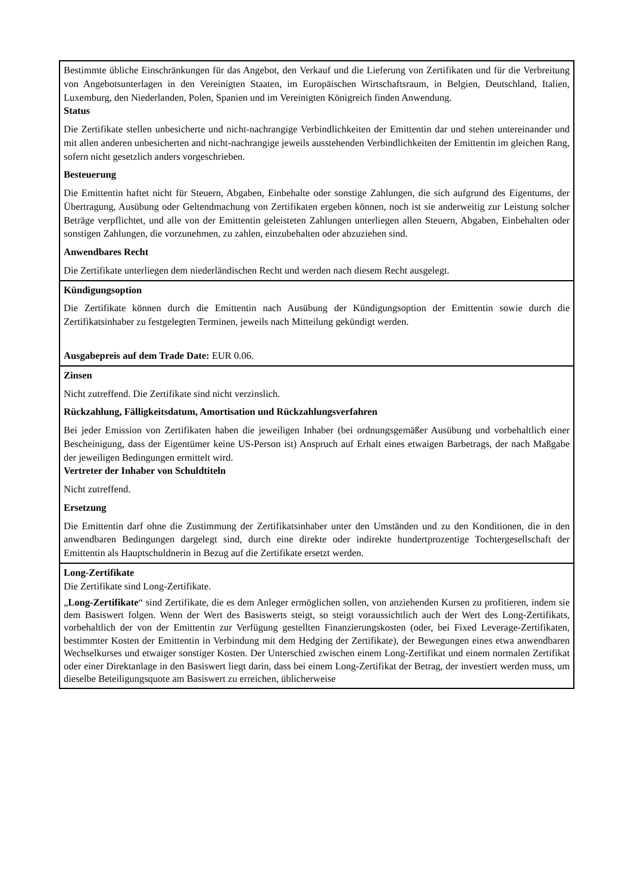| Bestimmte übliche Einschränkungen für das Angebot, den Verkauf und die Lieferung von Zertifikaten und für die Verbreitung von Angebotsunterlagen in den Vereinigten Staaten, im Europäischen Wirtschaftsraum, in Belgien, Deutschland, Italien, Luxemburg, den Niederlanden, Polen, Spanien und im Vereinigten Königreich finden Anwendung. Status Die Zertifikate stellen unbesicherte und nicht-nachrangige Verbindlichkeiten der Emittentin dar und stehen untereinander und mit allen anderen unbesicherten and nicht-nachrangige jeweils ausstehenden Verbindlichkeiten der Emittentin im gleichen Rang, sofern nicht gesetzlich anders vorgeschrieben. Besteuerung Die Emittentin haftet nicht für Steuern, Abgaben, Einbehalte oder sonstige Zahlungen, die sich aufgrund des Eigentums, der Übertragung, Ausübung oder Geltendmachung von Zertifikaten ergeben können, noch ist sie anderweitig zur Leistung solcher Beträge verpflichtet, und alle von der Emittentin geleisteten Zahlungen unterliegen allen Steuern, Abgaben, Einbehalten oder sonstigen Zahlungen, die vorzunehmen, zu zahlen, einzubehalten oder abzuziehen sind. Anwendbares Recht Die Zertifikate unterliegen dem niederländischen Recht und werden nach diesem Recht ausgelegt. |
| Kündigungsoption Die Zertifikate können durch die Emittentin nach Ausübung der Kündigungsoption der Emittentin sowie durch die Zertifikatsinhaber zu festgelegten Terminen, jeweils nach Mitteilung gekündigt werden. Ausgabepreis auf dem Trade Date: EUR 0.06. |
| Zinsen Nicht zutreffend. Die Zertifikate sind nicht verzinslich. Rückzahlung, Fälligkeitsdatum, Amortisation und Rückzahlungsverfahren Bei jeder Emission von Zertifikaten haben die jeweiligen Inhaber (bei ordnungsgemäßer Ausübung und vorbehaltlich einer Bescheinigung, dass der Eigentümer keine US-Person ist) Anspruch auf Erhalt eines etwaigen Barbetrags, der nach Maßgabe der jeweiligen Bedingungen ermittelt wird. Vertreter der Inhaber von Schuldtiteln Nicht zutreffend. Ersetzung Die Emittentin darf ohne die Zustimmung der Zertifikatsinhaber unter den Umständen und zu den Konditionen, die in den anwendbaren Bedingungen dargelegt sind, durch eine direkte oder indirekte hundertprozentige Tochtergesellschaft der Emittentin als Hauptschuldnerin in Bezug auf die Zertifikate ersetzt werden. |
| Long-Zertifikate Die Zertifikate sind Long-Zertifikate. „ Long-Zertifikate “ sind Zertifikate, die es dem Anleger ermöglichen sollen, von anziehenden Kursen zu profitieren, indem sie dem Basiswert folgen. Wenn der Wert des Basiswerts steigt, so steigt voraussichtlich auch der Wert des Long-Zertifikats, vorbehaltlich der von der Emittentin zur Verfügung gestellten Finanzierungskosten (oder, bei Fixed Leverage-Zertifikaten, bestimmter Kosten der Emittentin in Verbindung mit dem Hedging der Zertifikate), der Bewegungen eines etwa anwendbaren Wechselkurses und etwaiger sonstiger Kosten. Der Unterschied zwischen einem Long-Zertifikat und einem normalen Zertifikat oder einer Direktanlage in den Basiswert liegt darin, dass bei einem Long-Zertifikat der Betrag, der investiert werden muss, um dieselbe Beteiligungsquote am Basiswert zu erreichen, üblicherweise |